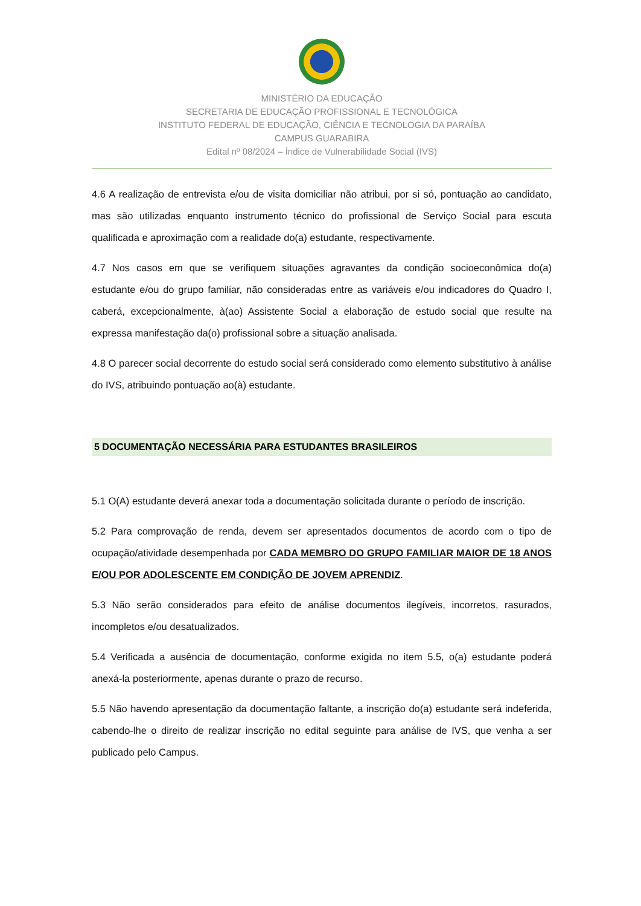MINISTÉRIO DA EDUCAÇÃO
SECRETARIA DE EDUCAÇÃO PROFISSIONAL E TECNOLÓGICA
INSTITUTO FEDERAL DE EDUCAÇÃO, CIÊNCIA E TECNOLOGIA DA PARAÍBA
CAMPUS GUARABIRA
Edital nº 08/2024 – Índice de Vulnerabilidade Social (IVS)
4.6 A realização de entrevista e/ou de visita domiciliar não atribui, por si só, pontuação ao candidato, mas são utilizadas enquanto instrumento técnico do profissional de Serviço Social para escuta qualificada e aproximação com a realidade do(a) estudante, respectivamente.
4.7 Nos casos em que se verifiquem situações agravantes da condição socioeconômica do(a) estudante e/ou do grupo familiar, não consideradas entre as variáveis e/ou indicadores do Quadro I, caberá, excepcionalmente, à(ao) Assistente Social a elaboração de estudo social que resulte na expressa manifestação da(o) profissional sobre a situação analisada.
4.8 O parecer social decorrente do estudo social será considerado como elemento substitutivo à análise do IVS, atribuindo pontuação ao(à) estudante.
5 DOCUMENTAÇÃO NECESSÁRIA PARA ESTUDANTES BRASILEIROS
5.1 O(A) estudante deverá anexar toda a documentação solicitada durante o período de inscrição.
5.2 Para comprovação de renda, devem ser apresentados documentos de acordo com o tipo de ocupação/atividade desempenhada por CADA MEMBRO DO GRUPO FAMILIAR MAIOR DE 18 ANOS E/OU POR ADOLESCENTE EM CONDIÇÃO DE JOVEM APRENDIZ.
5.3 Não serão considerados para efeito de análise documentos ilegíveis, incorretos, rasurados, incompletos e/ou desatualizados.
5.4 Verificada a ausência de documentação, conforme exigida no item 5.5, o(a) estudante poderá anexá-la posteriormente, apenas durante o prazo de recurso.
5.5 Não havendo apresentação da documentação faltante, a inscrição do(a) estudante será indeferida, cabendo-lhe o direito de realizar inscrição no edital seguinte para análise de IVS, que venha a ser publicado pelo Campus.